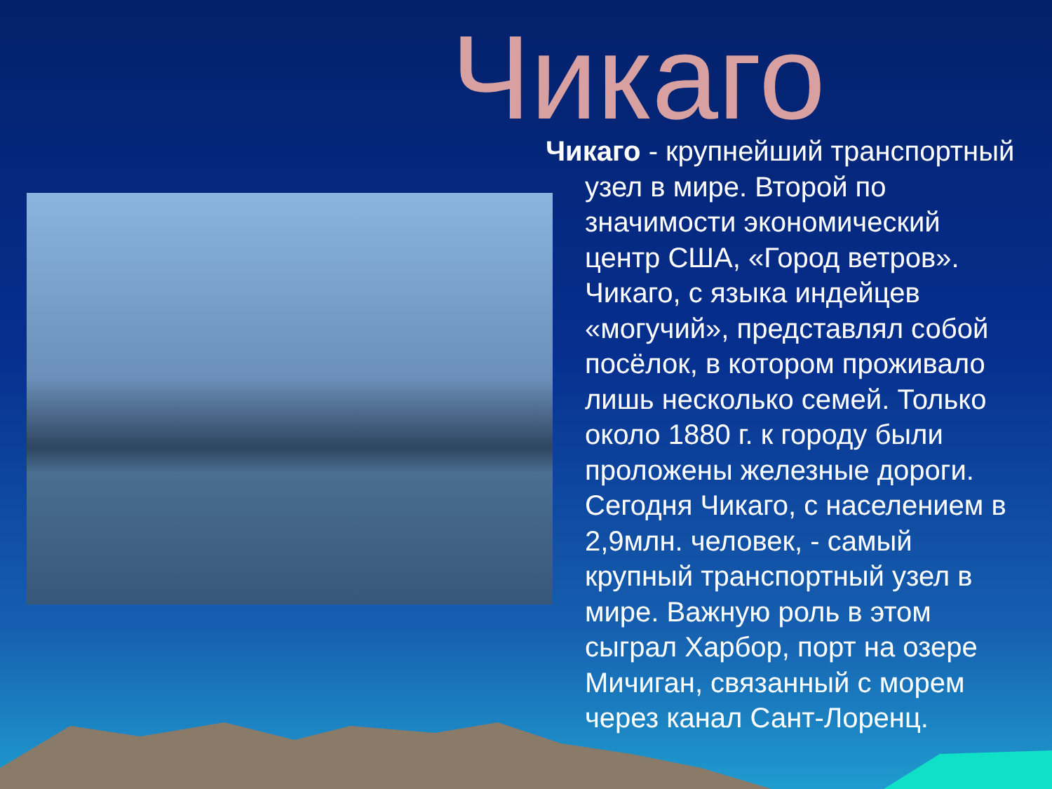Чикаго
Чикаго - крупнейший транспортный узел в мире. Второй по значимости экономический центр США, «Город ветров». Чикаго, с языка индейцев «могучий», представлял собой посёлок, в котором проживало лишь несколько семей. Только около 1880 г. к городу были проложены железные дороги. Сегодня Чикаго, с населением в 2,9млн. человек, - самый крупный транспортный узел в мире. Важную роль в этом сыграл Харбор, порт на озере Мичиган, связанный с морем через канал Сант-Лоренц.